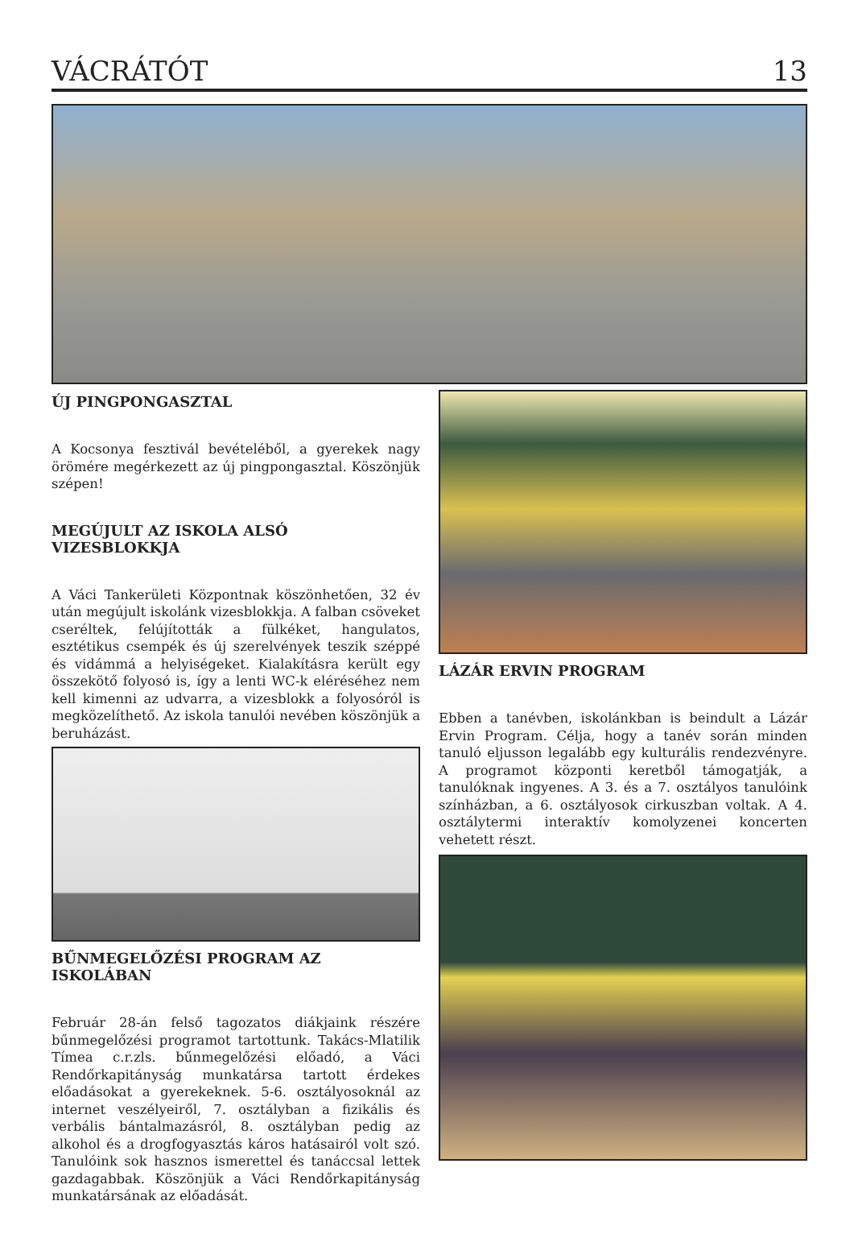VÁCRÁTÓT 13
ÚJ PINGPONGASZTAL
A Kocsonya fesztivál bevételéből, a gyerekek nagy örömére megérkezett az új pingpongasztal. Köszönjük szépen!
MEGÚJULT AZ ISKOLA ALSÓ VIZESBLOKKJA
A Váci Tankerületi Központnak köszönhetően, 32 év után megújult iskolánk vizesblokkja. A falban csöveket cseréltek, felújították a fülkéket, hangulatos, esztétikus csempék és új szerelvények teszik széppé és vidámmá a helyiségeket. Kialakításra került egy összekötő folyosó is, így a lenti WC-k eléréséhez nem kell kimenni az udvarra, a vizesblokk a folyosóról is megközelíthető. Az iskola tanulói nevében köszönjük a beruházást.
BŰNMEGELŐZÉSI PROGRAM AZ ISKOLÁBAN
Február 28-án felső tagozatos diákjaink részére bűnmegelőzési programot tartottunk. Takács-Mlatilik Tímea c.r.zls. bűnmegelőzési előadó, a Váci Rendőrkapitányság munkatársa tartott érdekes előadásokat a gyerekeknek. 5-6. osztályosoknál az internet veszélyeiről, 7. osztályban a fizikális és verbális bántalmazásról, 8. osztályban pedig az alkohol és a drogfogyasztás káros hatásairól volt szó. Tanulóink sok hasznos ismerettel és tanáccsal lettek gazdagabbak. Köszönjük a Váci Rendőrkapitányság munkatársának az előadását.
LÁZÁR ERVIN PROGRAM
Ebben a tanévben, iskolánkban is beindult a Lázár Ervin Program. Célja, hogy a tanév során minden tanuló eljusson legalább egy kulturális rendezvényre. A programot központi keretből támogatják, a tanulóknak ingyenes. A 3. és a 7. osztályos tanulóink színházban, a 6. osztályosok cirkuszban voltak. A 4. osztálytermi interaktív komolyzenei koncerten vehetett részt.